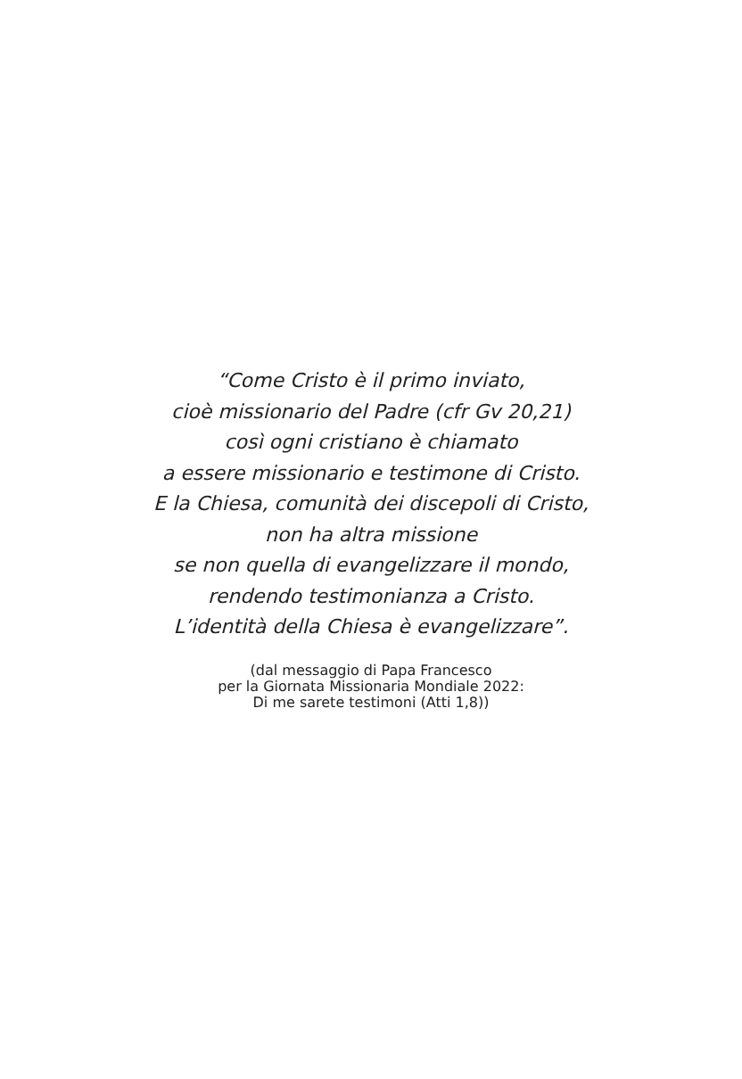“Come Cristo è il primo inviato,
cioè missionario del Padre (cfr Gv 20,21)
così ogni cristiano è chiamato
a essere missionario e testimone di Cristo.
E la Chiesa, comunità dei discepoli di Cristo,
non ha altra missione
se non quella di evangelizzare il mondo,
rendendo testimonianza a Cristo.
L’identità della Chiesa è evangelizzare”.
(dal messaggio di Papa Francesco
per la Giornata Missionaria Mondiale 2022:
Di me sarete testimoni (Atti 1,8))